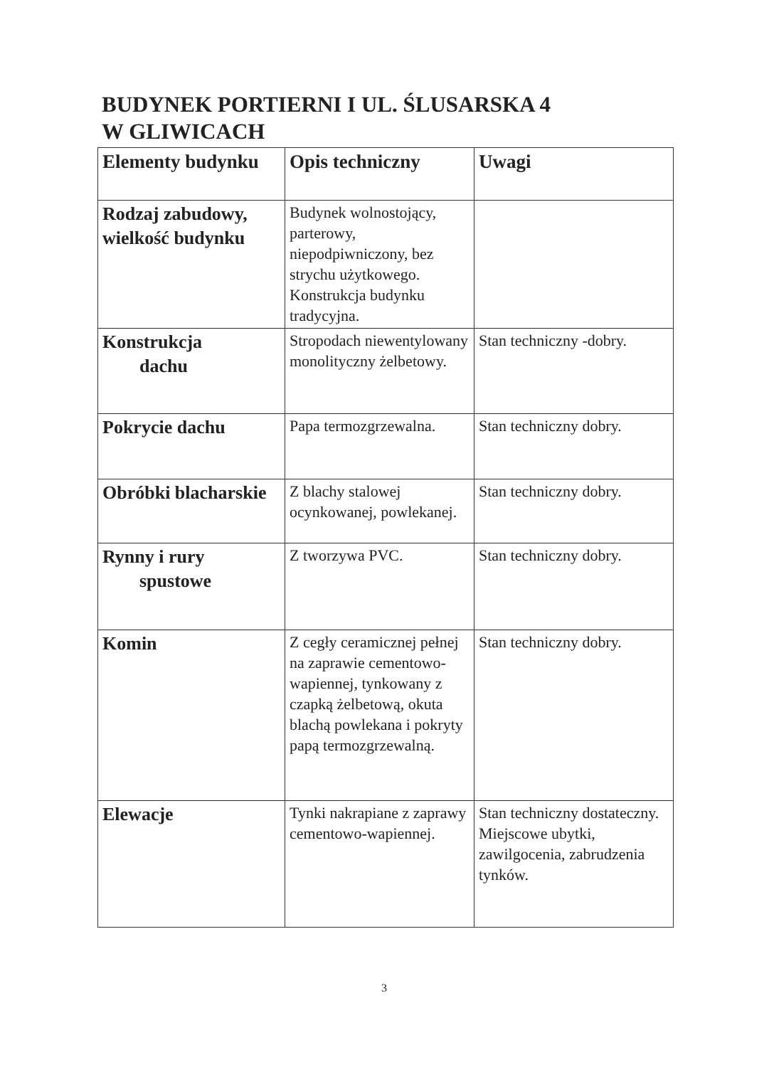BUDYNEK PORTIERNI I UL. ŚLUSARSKA 4
W GLIWICACH
| Elementy budynku | Opis techniczny | Uwagi |
| --- | --- | --- |
| Rodzaj zabudowy, wielkość budynku | Budynek wolnostojący, parterowy, niepodpiwniczony, bez strychu użytkowego. Konstrukcja budynku tradycyjna. | |
| Konstrukcja dachu | Stropodach niewentylowany monolityczny żelbetowy. | Stan techniczny -dobry. |
| Pokrycie dachu | Papa termozgrzewalna. | Stan techniczny dobry. |
| Obróbki blacharskie | Z blachy stalowej ocynkowanej, powlekanej. | Stan techniczny dobry. |
| Rynny i rury spustowe | Z tworzywa PVC. | Stan techniczny dobry. |
| Komin | Z cegły ceramicznej pełnej na zaprawie cementowo-wapiennej, tynkowany z czapką żelbetową, okuta blachą powlekana i pokryty papą termozgrzewalną. | Stan techniczny dobry. |
| Elewacje | Tynki nakrapiane z zaprawy cementowo-wapiennej. | Stan techniczny dostateczny. Miejscowe ubytki, zawilgocenia, zabrudzenia tynków. |
3